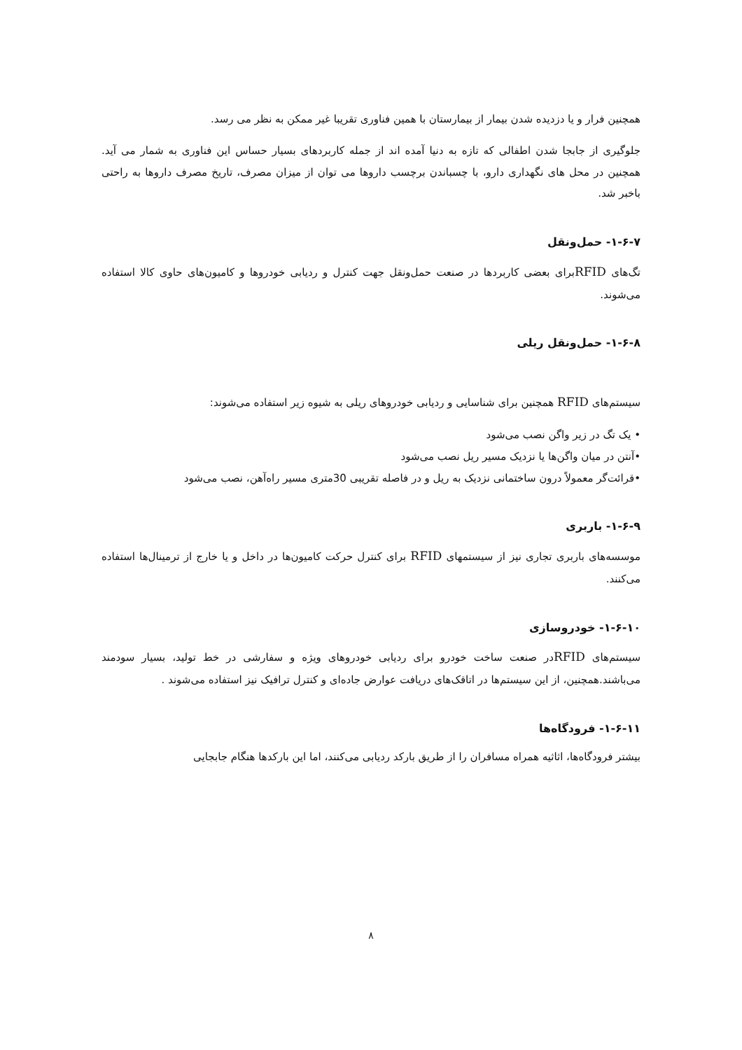همچنین فرار و یا دزدیده شدن بیمار از بیمارستان با همین فناوری تقریبا غیر ممکن به نظر می رسد.
جلوگیری از جابجا شدن اطفالی که تازه به دنیا آمده اند از جمله کاربردهای بسیار حساس این فناوری به شمار می آید. همچنین در محل های نگهداری دارو، با چسباندن برچسب داروها می توان از میزان مصرف، تاریخ مصرف داروها به راحتی باخبر شد.
۱-۶-۷- حمل‌ونقل
تگ‌های RFIDبرای بعضی کاربردها در صنعت حمل‌ونقل جهت کنترل و ردیابی خودروها و کامیون‌های حاوی کالا استفاده می‌شوند.
۱-۶-۸- حمل‌ونقل ریلی
سیستم‌های RFID همچنین برای شناسایی و ردیابی خودروهای ریلی به شیوه زیر استفاده می‌شوند:
• یک تگ در زیر واگن نصب می‌شود
•آنتن در میان واگن‌ها یا نزدیک مسیر ریل نصب می‌شود
•قرائت‌گر معمولاً درون ساختمانی نزدیک به ریل و در فاصله تقریبی 30متری مسیر راه‌آهن، نصب می‌شود
۱-۶-۹- باربری
موسسه‌های باربری تجاری نیز از سیستمهای RFID برای کنترل حرکت کامیون‌ها در داخل و یا خارج از ترمینال‌ها استفاده می‌کنند.
۱-۶-۱۰- خودروسازی
سیستم‌های RFIDدر صنعت ساخت خودرو برای ردیابی خودروهای ویژه و سفارشی در خط تولید، بسیار سودمند می‌باشند.همچنین، از این سیستم‌ها در اتاقک‌های دریافت عوارض جاده‌ای و کنترل ترافیک نیز استفاده می‌شوند .
۱-۶-۱۱- فرودگاه‌ها
بیشتر فرودگاه‌ها، اثاثیه همراه مسافران را از طریق بارکد ردیابی می‌کنند، اما این بارکدها هنگام جابجایی
۸